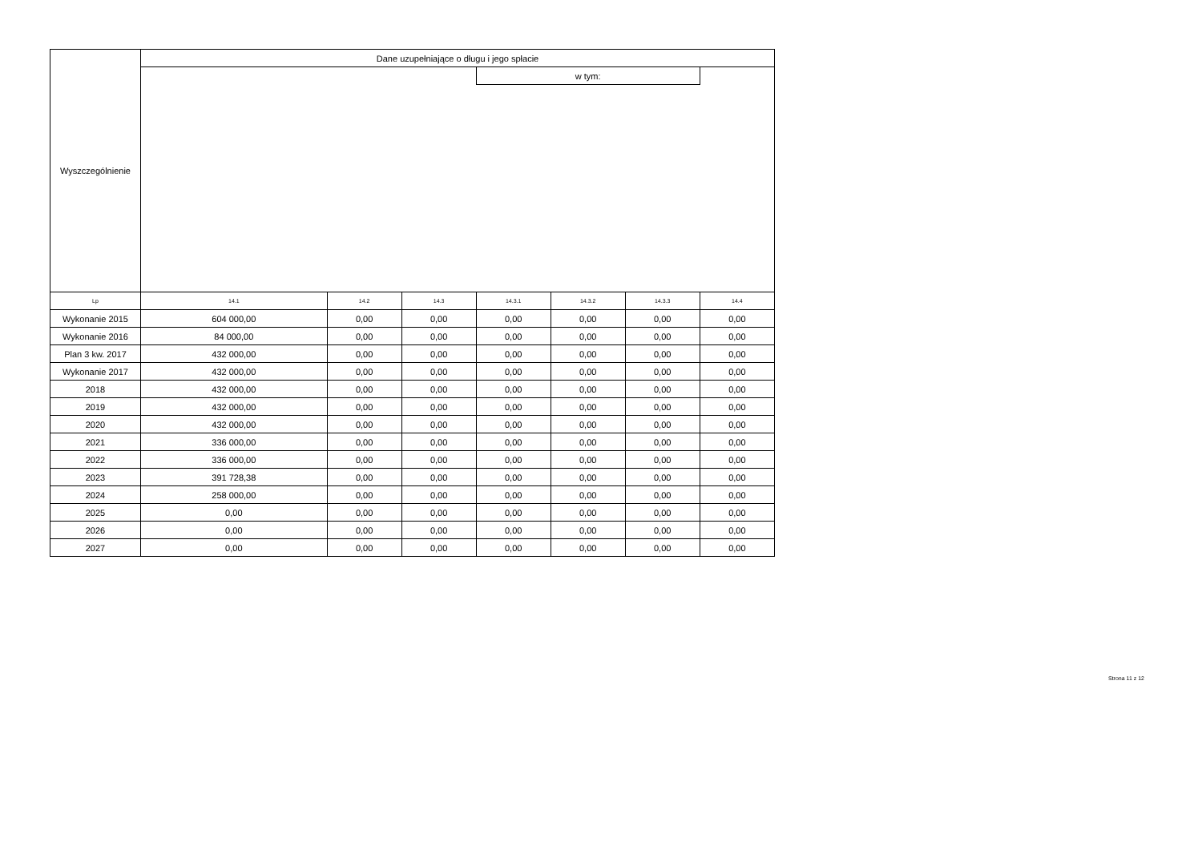| Wyszczególnienie | Dane uzupełniające o długu i jego spłacie | | | | | | |
| --- | --- | --- | --- | --- | --- | --- | --- |
| | | | | w tym: | | | |
| Lp | 14.1 | 14.2 | 14.3 | 14.3.1 | 14.3.2 | 14.3.3 | 14.4 |
| Wykonanie 2015 | 604 000,00 | 0,00 | 0,00 | 0,00 | 0,00 | 0,00 | 0,00 |
| Wykonanie 2016 | 84 000,00 | 0,00 | 0,00 | 0,00 | 0,00 | 0,00 | 0,00 |
| Plan 3 kw. 2017 | 432 000,00 | 0,00 | 0,00 | 0,00 | 0,00 | 0,00 | 0,00 |
| Wykonanie 2017 | 432 000,00 | 0,00 | 0,00 | 0,00 | 0,00 | 0,00 | 0,00 |
| 2018 | 432 000,00 | 0,00 | 0,00 | 0,00 | 0,00 | 0,00 | 0,00 |
| 2019 | 432 000,00 | 0,00 | 0,00 | 0,00 | 0,00 | 0,00 | 0,00 |
| 2020 | 432 000,00 | 0,00 | 0,00 | 0,00 | 0,00 | 0,00 | 0,00 |
| 2021 | 336 000,00 | 0,00 | 0,00 | 0,00 | 0,00 | 0,00 | 0,00 |
| 2022 | 336 000,00 | 0,00 | 0,00 | 0,00 | 0,00 | 0,00 | 0,00 |
| 2023 | 391 728,38 | 0,00 | 0,00 | 0,00 | 0,00 | 0,00 | 0,00 |
| 2024 | 258 000,00 | 0,00 | 0,00 | 0,00 | 0,00 | 0,00 | 0,00 |
| 2025 | 0,00 | 0,00 | 0,00 | 0,00 | 0,00 | 0,00 | 0,00 |
| 2026 | 0,00 | 0,00 | 0,00 | 0,00 | 0,00 | 0,00 | 0,00 |
| 2027 | 0,00 | 0,00 | 0,00 | 0,00 | 0,00 | 0,00 | 0,00 |
Strona 11 z 12